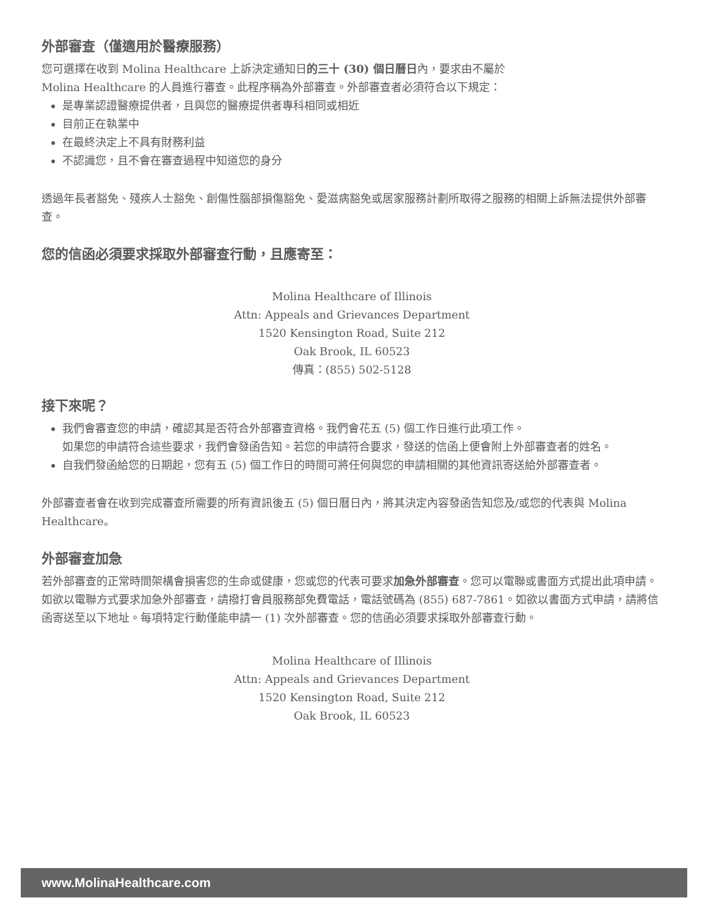外部審查（僅適用於醫療服務）
您可選擇在收到 Molina Healthcare 上訴決定通知日的三十 (30) 個日曆日內，要求由不屬於
Molina Healthcare 的人員進行審查。此程序稱為外部審查。外部審查者必須符合以下規定：
是專業認證醫療提供者，且與您的醫療提供者專科相同或相近
目前正在執業中
在最終決定上不具有財務利益
不認識您，且不會在審查過程中知道您的身分
透過年長者豁免、殘疾人士豁免、創傷性腦部損傷豁免、愛滋病豁免或居家服務計劃所取得之服務的相關上訴無法提供外部審查。
您的信函必須要求採取外部審查行動，且應寄至：
Molina Healthcare of Illinois
Attn: Appeals and Grievances Department
1520 Kensington Road, Suite 212
Oak Brook, IL 60523
傳真：(855) 502-5128
接下來呢？
我們會審查您的申請，確認其是否符合外部審查資格。我們會花五 (5) 個工作日進行此項工作。
如果您的申請符合這些要求，我們會發函告知。若您的申請符合要求，發送的信函上便會附上外部審查者的姓名。
自我們發函給您的日期起，您有五 (5) 個工作日的時間可將任何與您的申請相關的其他資訊寄送給外部審查者。
外部審查者會在收到完成審查所需要的所有資訊後五 (5) 個日曆日內，將其決定內容發函告知您及/或您的代表與 Molina Healthcare。
外部審查加急
若外部審查的正常時間架構會損害您的生命或健康，您或您的代表可要求加急外部審查。您可以電聯或書面方式提出此項申請。如欲以電聯方式要求加急外部審查，請撥打會員服務部免費電話，電話號碼為 (855) 687-7861。如欲以書面方式申請，請將信函寄送至以下地址。每項特定行動僅能申請一 (1) 次外部審查。您的信函必須要求採取外部審查行動。
Molina Healthcare of Illinois
Attn: Appeals and Grievances Department
1520 Kensington Road, Suite 212
Oak Brook, IL 60523
www.MolinaHealthcare.com